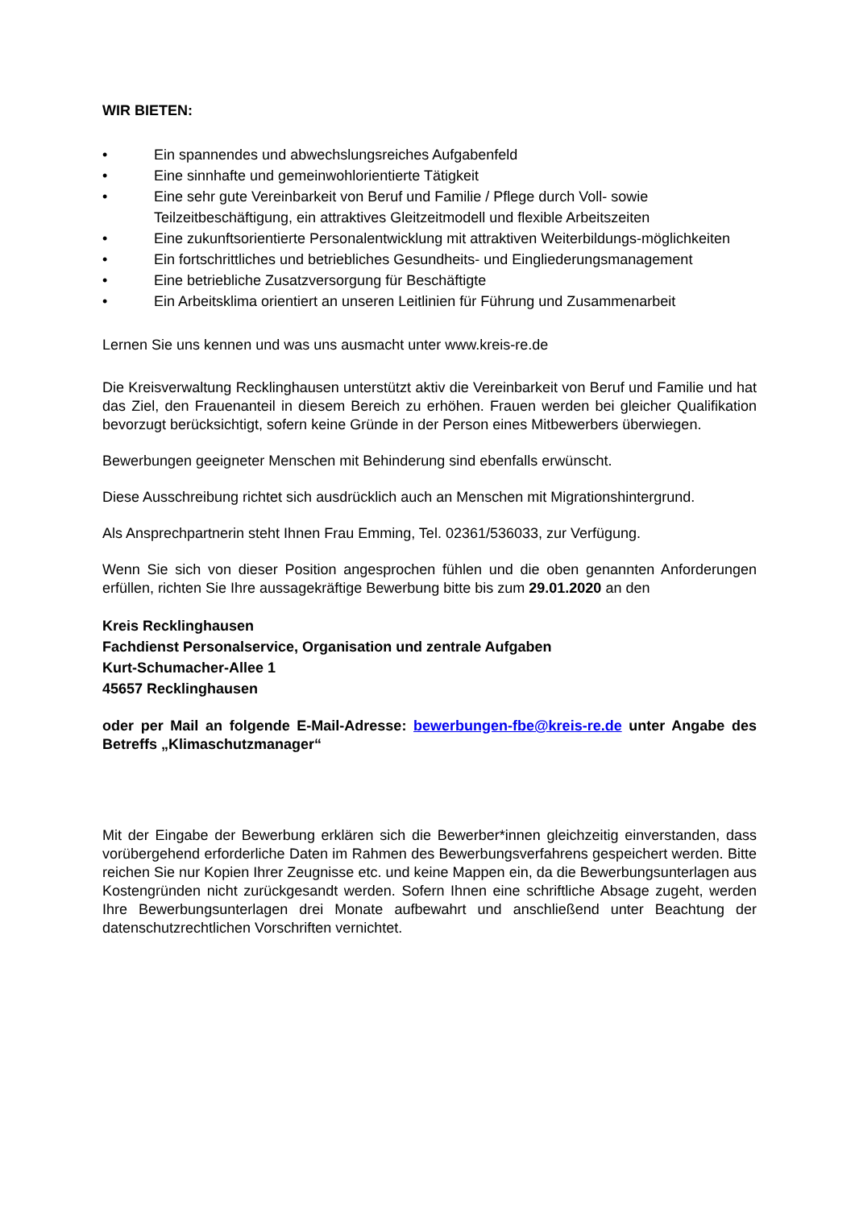WIR BIETEN:
• Ein spannendes und abwechslungsreiches Aufgabenfeld
• Eine sinnhafte und gemeinwohlorientierte Tätigkeit
• Eine sehr gute Vereinbarkeit von Beruf und Familie / Pflege durch Voll- sowie Teilzeitbeschäftigung, ein attraktives Gleitzeitmodell und flexible Arbeitszeiten
• Eine zukunftsorientierte Personalentwicklung mit attraktiven Weiterbildungs-möglichkeiten
• Ein fortschrittliches und betriebliches Gesundheits- und Eingliederungsmanagement
• Eine betriebliche Zusatzversorgung für Beschäftigte
• Ein Arbeitsklima orientiert an unseren Leitlinien für Führung und Zusammenarbeit
Lernen Sie uns kennen und was uns ausmacht unter www.kreis-re.de
Die Kreisverwaltung Recklinghausen unterstützt aktiv die Vereinbarkeit von Beruf und Familie und hat das Ziel, den Frauenanteil in diesem Bereich zu erhöhen. Frauen werden bei gleicher Qualifikation bevorzugt berücksichtigt, sofern keine Gründe in der Person eines Mitbewerbers überwiegen.
Bewerbungen geeigneter Menschen mit Behinderung sind ebenfalls erwünscht.
Diese Ausschreibung richtet sich ausdrücklich auch an Menschen mit Migrationshintergrund.
Als Ansprechpartnerin steht Ihnen Frau Emming, Tel. 02361/536033, zur Verfügung.
Wenn Sie sich von dieser Position angesprochen fühlen und die oben genannten Anforderungen erfüllen, richten Sie Ihre aussagekräftige Bewerbung bitte bis zum 29.01.2020 an den
Kreis Recklinghausen
Fachdienst Personalservice, Organisation und zentrale Aufgaben
Kurt-Schumacher-Allee 1
45657 Recklinghausen
oder per Mail an folgende E-Mail-Adresse: bewerbungen-fbe@kreis-re.de unter Angabe des Betreffs „Klimaschutzmanager“
Mit der Eingabe der Bewerbung erklären sich die Bewerber*innen gleichzeitig einverstanden, dass vorübergehend erforderliche Daten im Rahmen des Bewerbungsverfahrens gespeichert werden. Bitte reichen Sie nur Kopien Ihrer Zeugnisse etc. und keine Mappen ein, da die Bewerbungsunterlagen aus Kostengründen nicht zurückgesandt werden. Sofern Ihnen eine schriftliche Absage zugeht, werden Ihre Bewerbungsunterlagen drei Monate aufbewahrt und anschließend unter Beachtung der datenschutzrechtlichen Vorschriften vernichtet.